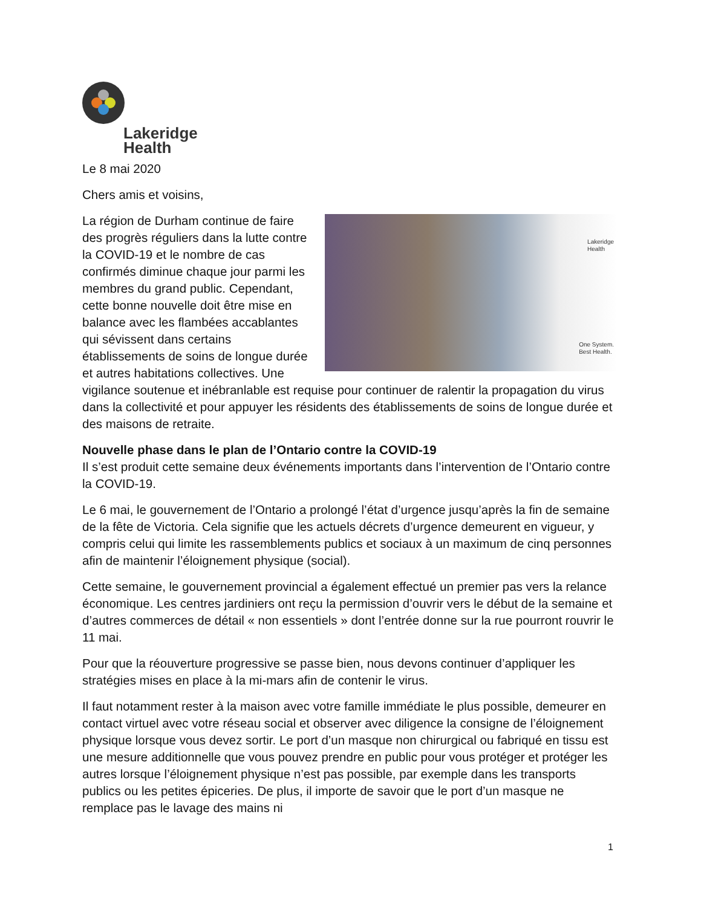Lakeridge
Health
Le 8 mai 2020
Chers amis et voisins,
Lakeridge
Health
One System.
Best Health.
La région de Durham continue de faire des progrès réguliers dans la lutte contre la COVID-19 et le nombre de cas confirmés diminue chaque jour parmi les membres du grand public. Cependant, cette bonne nouvelle doit être mise en balance avec les flambées accablantes qui sévissent dans certains établissements de soins de longue durée et autres habitations collectives. Une vigilance soutenue et inébranlable est requise pour continuer de ralentir la propagation du virus dans la collectivité et pour appuyer les résidents des établissements de soins de longue durée et des maisons de retraite.
Nouvelle phase dans le plan de l’Ontario contre la COVID-19
Il s’est produit cette semaine deux événements importants dans l’intervention de l’Ontario contre la COVID-19.
Le 6 mai, le gouvernement de l’Ontario a prolongé l’état d’urgence jusqu’après la fin de semaine de la fête de Victoria. Cela signifie que les actuels décrets d’urgence demeurent en vigueur, y compris celui qui limite les rassemblements publics et sociaux à un maximum de cinq personnes afin de maintenir l’éloignement physique (social).
Cette semaine, le gouvernement provincial a également effectué un premier pas vers la relance économique. Les centres jardiniers ont reçu la permission d’ouvrir vers le début de la semaine et d’autres commerces de détail « non essentiels » dont l’entrée donne sur la rue pourront rouvrir le 11 mai.
Pour que la réouverture progressive se passe bien, nous devons continuer d’appliquer les stratégies mises en place à la mi-mars afin de contenir le virus.
Il faut notamment rester à la maison avec votre famille immédiate le plus possible, demeurer en contact virtuel avec votre réseau social et observer avec diligence la consigne de l’éloignement physique lorsque vous devez sortir. Le port d’un masque non chirurgical ou fabriqué en tissu est une mesure additionnelle que vous pouvez prendre en public pour vous protéger et protéger les autres lorsque l’éloignement physique n’est pas possible, par exemple dans les transports publics ou les petites épiceries. De plus, il importe de savoir que le port d’un masque ne remplace pas le lavage des mains ni
1